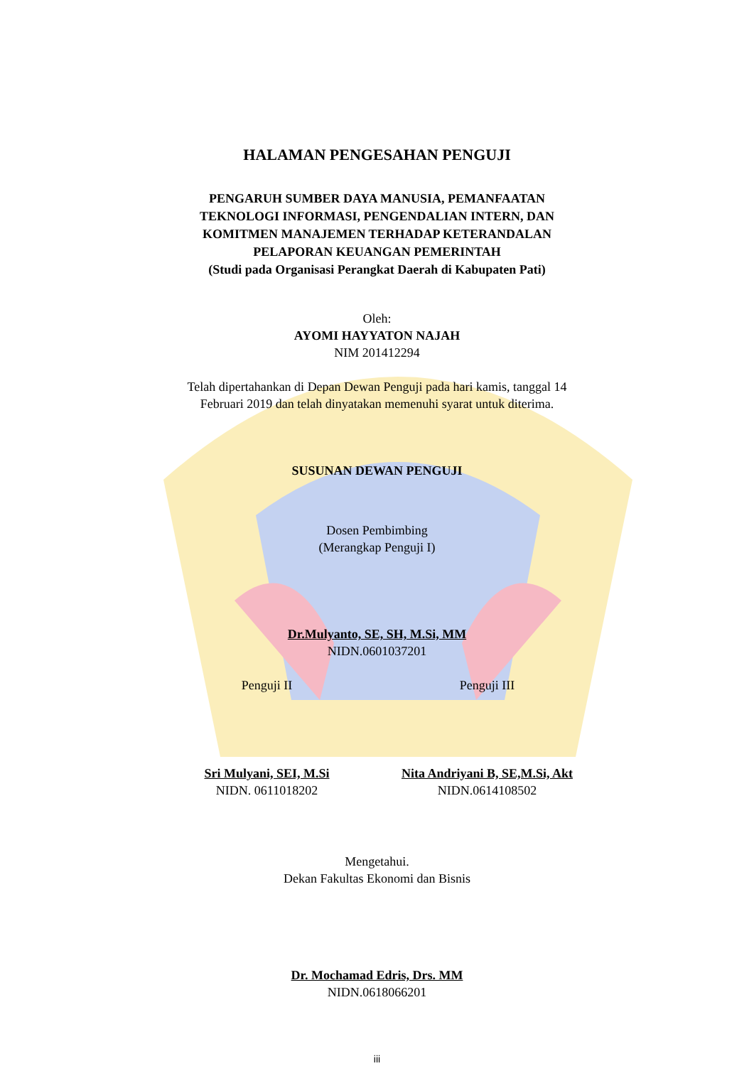HALAMAN PENGESAHAN PENGUJI
PENGARUH SUMBER DAYA MANUSIA, PEMANFAATAN
TEKNOLOGI INFORMASI, PENGENDALIAN INTERN, DAN
KOMITMEN MANAJEMEN TERHADAP KETERANDALAN
PELAPORAN KEUANGAN PEMERINTAH
(Studi pada Organisasi Perangkat Daerah di Kabupaten Pati)
Oleh:
AYOMI HAYYATON NAJAH
NIM 201412294
Telah dipertahankan di Depan Dewan Penguji pada hari kamis, tanggal 14
Februari 2019 dan telah dinyatakan memenuhi syarat untuk diterima.
SUSUNAN DEWAN PENGUJI
Dosen Pembimbing
(Merangkap Penguji I)
Dr.Mulyanto, SE, SH, M.Si, MM
NIDN.0601037201
Penguji II Penguji III
Sri Mulyani, SEI, M.Si
NIDN. 0611018202
Nita Andriyani B, SE,M.Si, Akt
NIDN.0614108502
Mengetahui.
Dekan Fakultas Ekonomi dan Bisnis
Dr. Mochamad Edris, Drs. MM
NIDN.0618066201
iii